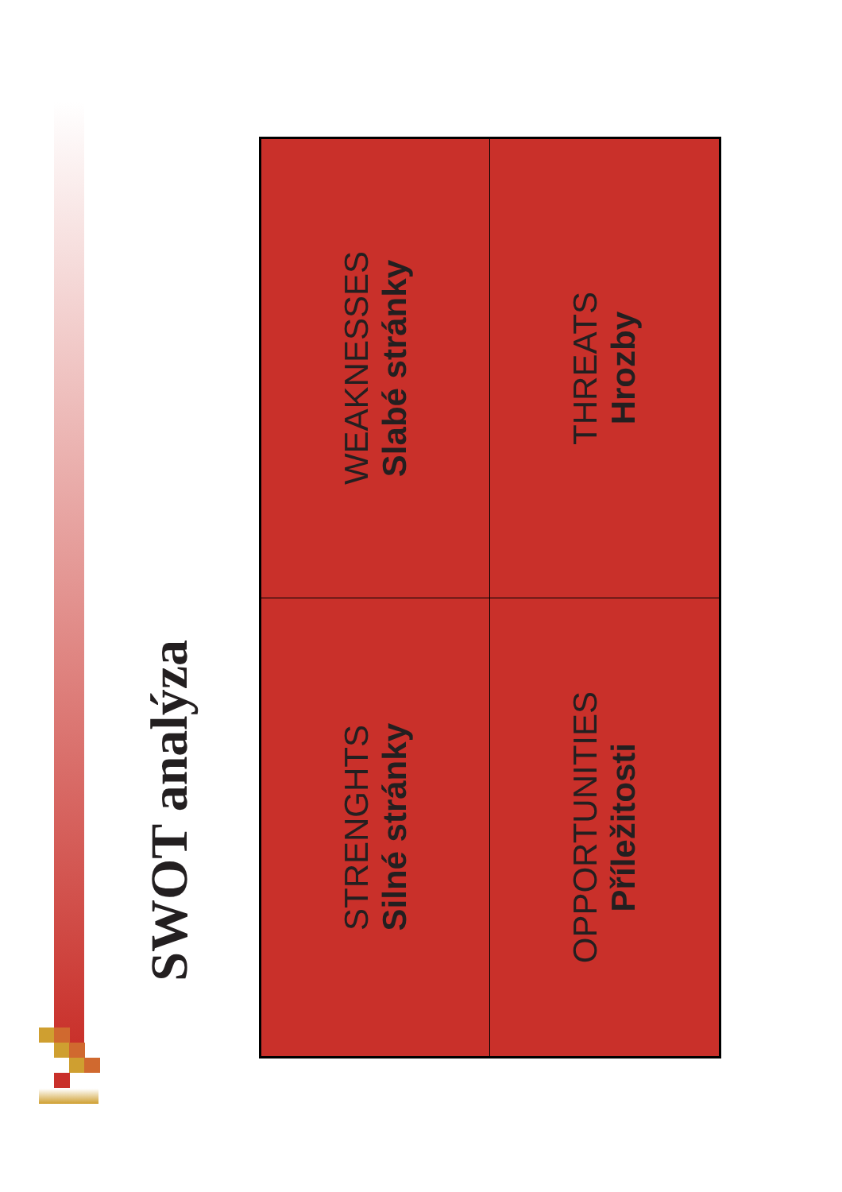SWOT analýza
STRENGHTS
Silné stránky
WEAKNESSES
Slabé stránky
OPPORTUNITIES
Příležitosti
THREATS
Hrozby